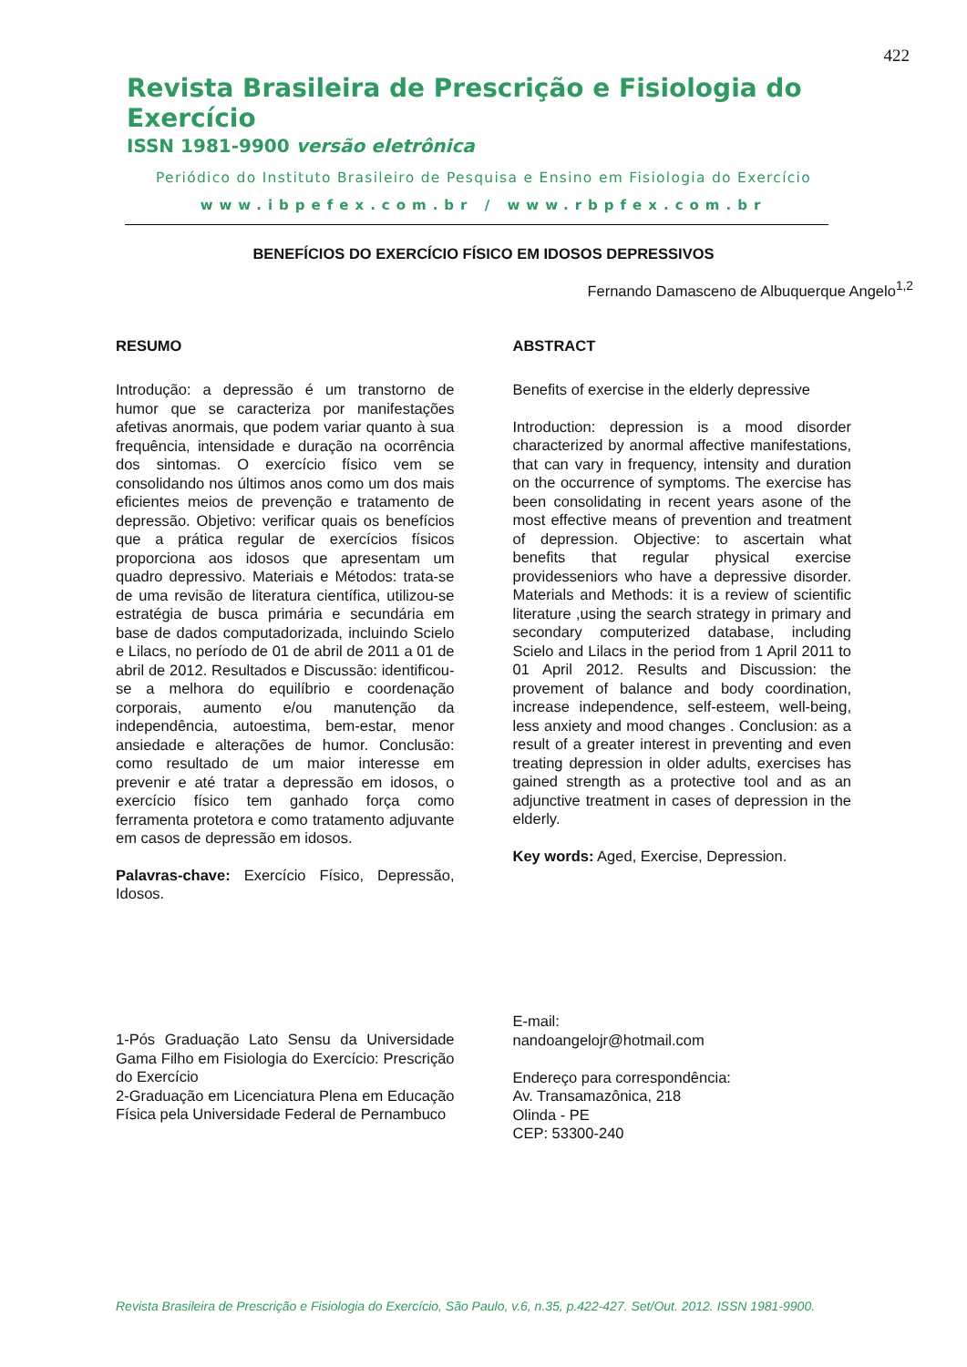422
Revista Brasileira de Prescrição e Fisiologia do Exercício
ISSN 1981-9900 versão eletrônica
Periódico do Instituto Brasileiro de Pesquisa e Ensino em Fisiologia do Exercício
www.ibpefex.com.br / www.rbpfex.com.br
BENEFÍCIOS DO EXERCÍCIO FÍSICO EM IDOSOS DEPRESSIVOS
Fernando Damasceno de Albuquerque Angelo<sup>1,2</sup>
RESUMO
Introdução: a depressão é um transtorno de humor que se caracteriza por manifestações afetivas anormais, que podem variar quanto à sua frequência, intensidade e duração na ocorrência dos sintomas. O exercício físico vem se consolidando nos últimos anos como um dos mais eficientes meios de prevenção e tratamento de depressão. Objetivo: verificar quais os benefícios que a prática regular de exercícios físicos proporciona aos idosos que apresentam um quadro depressivo. Materiais e Métodos: trata-se de uma revisão de literatura científica, utilizou-se estratégia de busca primária e secundária em base de dados computadorizada, incluindo Scielo e Lilacs, no período de 01 de abril de 2011 a 01 de abril de 2012. Resultados e Discussão: identificou-se a melhora do equilíbrio e coordenação corporais, aumento e/ou manutenção da independência, autoestima, bem-estar, menor ansiedade e alterações de humor. Conclusão: como resultado de um maior interesse em prevenir e até tratar a depressão em idosos, o exercício físico tem ganhado força como ferramenta protetora e como tratamento adjuvante em casos de depressão em idosos.
Palavras-chave: Exercício Físico, Depressão, Idosos.
ABSTRACT
Benefits of exercise in the elderly depressive
Introduction: depression is a mood disorder characterized by anormal affective manifestations, that can vary in frequency, intensity and duration on the occurrence of symptoms. The exercise has been consolidating in recent years asone of the most effective means of prevention and treatment of depression. Objective: to ascertain what benefits that regular physical exercise providesseniors who have a depressive disorder. Materials and Methods: it is a review of scientific literature ,using the search strategy in primary and secondary computerized database, including Scielo and Lilacs in the period from 1 April 2011 to 01 April 2012. Results and Discussion: the provement of balance and body coordination, increase independence, self-esteem, well-being, less anxiety and mood changes . Conclusion: as a result of a greater interest in preventing and even treating depression in older adults, exercises has gained strength as a protective tool and as an adjunctive treatment in cases of depression in the elderly.
Key words: Aged, Exercise, Depression.
1-Pós Graduação Lato Sensu da Universidade Gama Filho em Fisiologia do Exercício: Prescrição do Exercício
2-Graduação em Licenciatura Plena em Educação Física pela Universidade Federal de Pernambuco
E-mail:
nandoangelojr@hotmail.com
Endereço para correspondência:
Av. Transamazônica, 218
Olinda - PE
CEP: 53300-240
Revista Brasileira de Prescrição e Fisiologia do Exercício, São Paulo, v.6, n.35, p.422-427. Set/Out. 2012. ISSN 1981-9900.